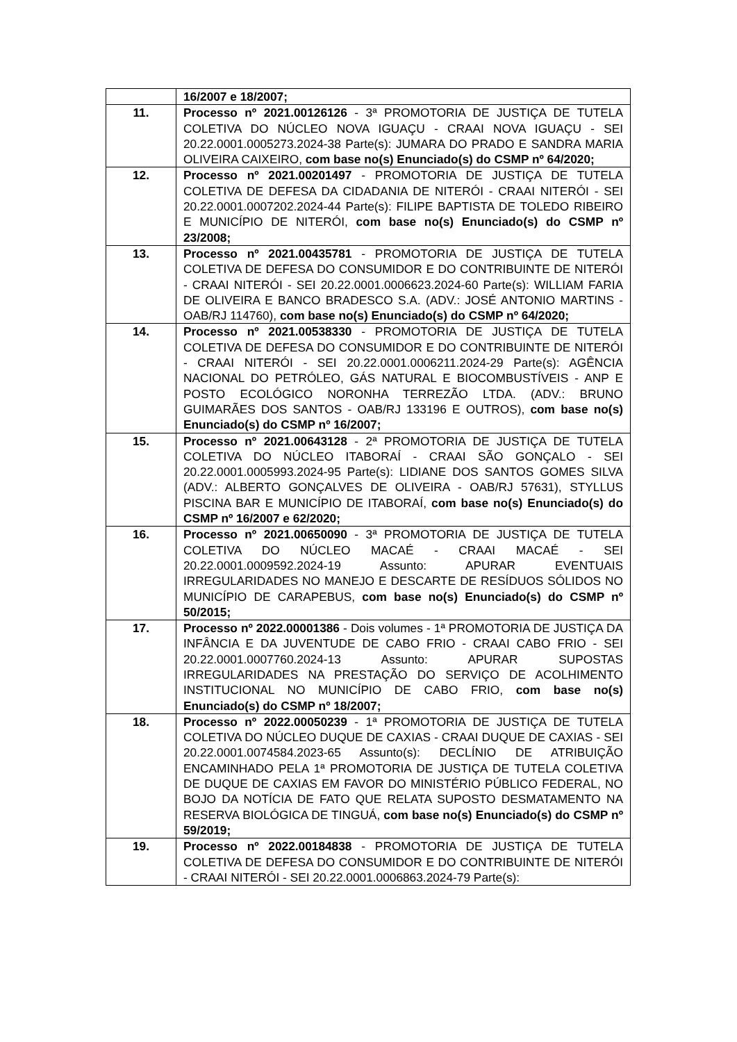| | 16/2007 e 18/2007; |
| 11. | Processo nº 2021.00126126 - 3ª PROMOTORIA DE JUSTIÇA DE TUTELA COLETIVA DO NÚCLEO NOVA IGUAÇU - CRAAI NOVA IGUAÇU - SEI 20.22.0001.0005273.2024-38 Parte(s): JUMARA DO PRADO E SANDRA MARIA OLIVEIRA CAIXEIRO, com base no(s) Enunciado(s) do CSMP nº 64/2020; |
| 12. | Processo nº 2021.00201497 - PROMOTORIA DE JUSTIÇA DE TUTELA COLETIVA DE DEFESA DA CIDADANIA DE NITERÓI - CRAAI NITERÓI - SEI 20.22.0001.0007202.2024-44 Parte(s): FILIPE BAPTISTA DE TOLEDO RIBEIRO E MUNICÍPIO DE NITERÓI, com base no(s) Enunciado(s) do CSMP nº 23/2008; |
| 13. | Processo nº 2021.00435781 - PROMOTORIA DE JUSTIÇA DE TUTELA COLETIVA DE DEFESA DO CONSUMIDOR E DO CONTRIBUINTE DE NITERÓI - CRAAI NITERÓI - SEI 20.22.0001.0006623.2024-60 Parte(s): WILLIAM FARIA DE OLIVEIRA E BANCO BRADESCO S.A. (ADV.: JOSÉ ANTONIO MARTINS - OAB/RJ 114760), com base no(s) Enunciado(s) do CSMP nº 64/2020; |
| 14. | Processo nº 2021.00538330 - PROMOTORIA DE JUSTIÇA DE TUTELA COLETIVA DE DEFESA DO CONSUMIDOR E DO CONTRIBUINTE DE NITERÓI - CRAAI NITERÓI - SEI 20.22.0001.0006211.2024-29 Parte(s): AGÊNCIA NACIONAL DO PETRÓLEO, GÁS NATURAL E BIOCOMBUSTÍVEIS - ANP E POSTO ECOLÓGICO NORONHA TERREZÃO LTDA. (ADV.: BRUNO GUIMARÃES DOS SANTOS - OAB/RJ 133196 E OUTROS), com base no(s) Enunciado(s) do CSMP nº 16/2007; |
| 15. | Processo nº 2021.00643128 - 2ª PROMOTORIA DE JUSTIÇA DE TUTELA COLETIVA DO NÚCLEO ITABORAÍ - CRAAI SÃO GONÇALO - SEI 20.22.0001.0005993.2024-95 Parte(s): LIDIANE DOS SANTOS GOMES SILVA (ADV.: ALBERTO GONÇALVES DE OLIVEIRA - OAB/RJ 57631), STYLLUS PISCINA BAR E MUNICÍPIO DE ITABORAÍ, com base no(s) Enunciado(s) do CSMP nº 16/2007 e 62/2020; |
| 16. | Processo nº 2021.00650090 - 3ª PROMOTORIA DE JUSTIÇA DE TUTELA COLETIVA DO NÚCLEO MACAÉ - CRAAI MACAÉ - SEI 20.22.0001.0009592.2024-19 Assunto: APURAR EVENTUAIS IRREGULARIDADES NO MANEJO E DESCARTE DE RESÍDUOS SÓLIDOS NO MUNICÍPIO DE CARAPEBUS, com base no(s) Enunciado(s) do CSMP nº 50/2015; |
| 17. | Processo nº 2022.00001386 - Dois volumes - 1ª PROMOTORIA DE JUSTIÇA DA INFÂNCIA E DA JUVENTUDE DE CABO FRIO - CRAAI CABO FRIO - SEI 20.22.0001.0007760.2024-13 Assunto: APURAR SUPOSTAS IRREGULARIDADES NA PRESTAÇÃO DO SERVIÇO DE ACOLHIMENTO INSTITUCIONAL NO MUNICÍPIO DE CABO FRIO, com base no(s) Enunciado(s) do CSMP nº 18/2007; |
| 18. | Processo nº 2022.00050239 - 1ª PROMOTORIA DE JUSTIÇA DE TUTELA COLETIVA DO NÚCLEO DUQUE DE CAXIAS - CRAAI DUQUE DE CAXIAS - SEI 20.22.0001.0074584.2023-65 Assunto(s): DECLÍNIO DE ATRIBUIÇÃO ENCAMINHADO PELA 1ª PROMOTORIA DE JUSTIÇA DE TUTELA COLETIVA DE DUQUE DE CAXIAS EM FAVOR DO MINISTÉRIO PÚBLICO FEDERAL, NO BOJO DA NOTÍCIA DE FATO QUE RELATA SUPOSTO DESMATAMENTO NA RESERVA BIOLÓGICA DE TINGUÁ, com base no(s) Enunciado(s) do CSMP nº 59/2019; |
| 19. | Processo nº 2022.00184838 - PROMOTORIA DE JUSTIÇA DE TUTELA COLETIVA DE DEFESA DO CONSUMIDOR E DO CONTRIBUINTE DE NITERÓI - CRAAI NITERÓI - SEI 20.22.0001.0006863.2024-79 Parte(s): |